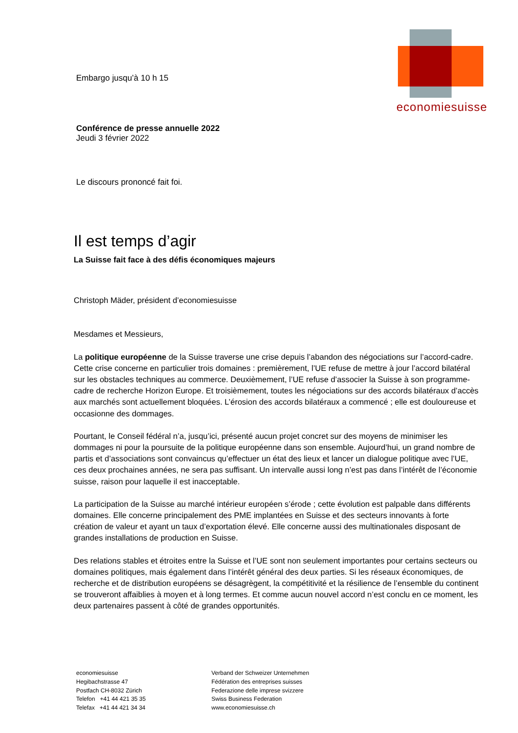economiesuisse
Embargo jusqu’à 10 h 15
Conférence de presse annuelle 2022
Jeudi 3 février 2022
Le discours prononcé fait foi.
Il est temps d’agir
La Suisse fait face à des défis économiques majeurs
Christoph Mäder, président d’economiesuisse
Mesdames et Messieurs,
La politique européenne de la Suisse traverse une crise depuis l’abandon des négociations sur l’accord-cadre. Cette crise concerne en particulier trois domaines : premièrement, l’UE refuse de mettre à jour l’accord bilatéral sur les obstacles techniques au commerce. Deuxièmement, l’UE refuse d’associer la Suisse à son programme-cadre de recherche Horizon Europe. Et troisièmement, toutes les négociations sur des accords bilatéraux d’accès aux marchés sont actuellement bloquées. L’érosion des accords bilatéraux a commencé ; elle est douloureuse et occasionne des dommages.
Pourtant, le Conseil fédéral n’a, jusqu’ici, présenté aucun projet concret sur des moyens de minimiser les dommages ni pour la poursuite de la politique européenne dans son ensemble. Aujourd’hui, un grand nombre de partis et d’associations sont convaincus qu’effectuer un état des lieux et lancer un dialogue politique avec l’UE, ces deux prochaines années, ne sera pas suffisant. Un intervalle aussi long n’est pas dans l’intérêt de l’économie suisse, raison pour laquelle il est inacceptable.
La participation de la Suisse au marché intérieur européen s’érode ; cette évolution est palpable dans différents domaines. Elle concerne principalement des PME implantées en Suisse et des secteurs innovants à forte création de valeur et ayant un taux d’exportation élevé. Elle concerne aussi des multinationales disposant de grandes installations de production en Suisse.
Des relations stables et étroites entre la Suisse et l’UE sont non seulement importantes pour certains secteurs ou domaines politiques, mais également dans l’intérêt général des deux parties. Si les réseaux économiques, de recherche et de distribution européens se désagrègent, la compétitivité et la résilience de l’ensemble du continent se trouveront affaiblies à moyen et à long termes. Et comme aucun nouvel accord n’est conclu en ce moment, les deux partenaires passent à côté de grandes opportunités.
economiesuisse
Hegibachstrasse 47
Postfach CH-8032 Zürich
Telefon +41 44 421 35 35
Telefax +41 44 421 34 34
Verband der Schweizer Unternehmen
Fédération des entreprises suisses
Federazione delle imprese svizzere
Swiss Business Federation
www.economiesuisse.ch